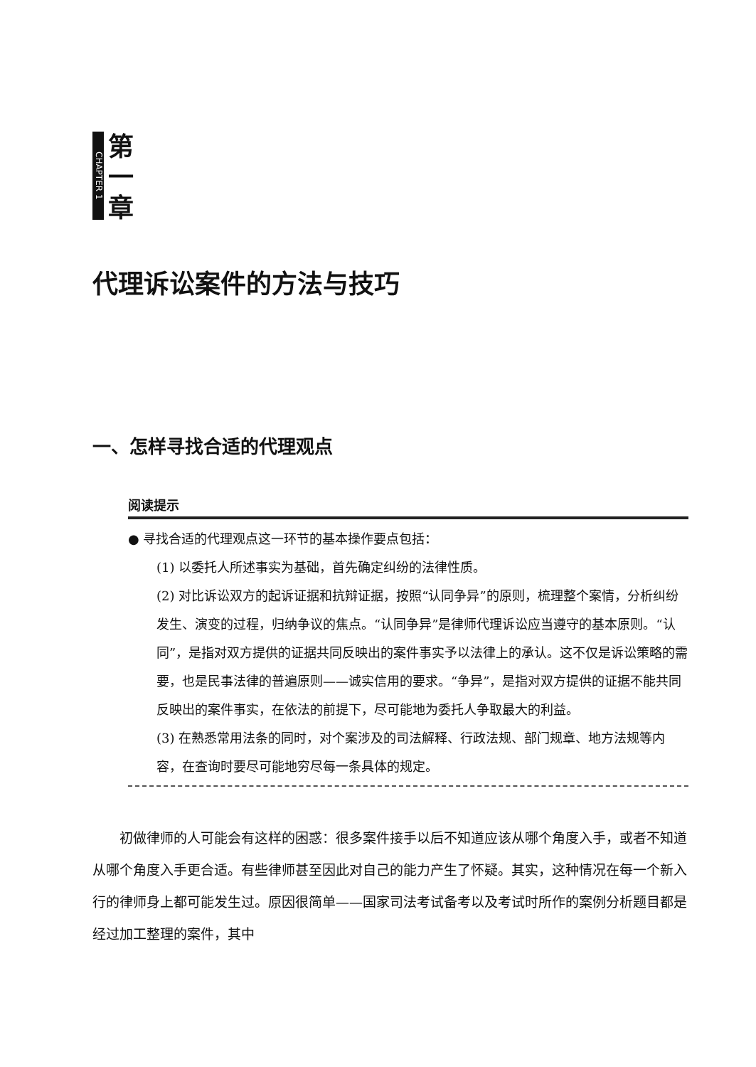CHAPTER 1
第
一
章
代理诉讼案件的方法与技巧
一、怎样寻找合适的代理观点
阅读提示
● 寻找合适的代理观点这一环节的基本操作要点包括：
(1) 以委托人所述事实为基础，首先确定纠纷的法律性质。
(2) 对比诉讼双方的起诉证据和抗辩证据，按照“认同争异”的原则，梳理整个案情，分析纠纷发生、演变的过程，归纳争议的焦点。“认同争异”是律师代理诉讼应当遵守的基本原则。“认同”，是指对双方提供的证据共同反映出的案件事实予以法律上的承认。这不仅是诉讼策略的需要，也是民事法律的普遍原则——诚实信用的要求。“争异”，是指对双方提供的证据不能共同反映出的案件事实，在依法的前提下，尽可能地为委托人争取最大的利益。
(3) 在熟悉常用法条的同时，对个案涉及的司法解释、行政法规、部门规章、地方法规等内容，在查询时要尽可能地穷尽每一条具体的规定。
初做律师的人可能会有这样的困惑：很多案件接手以后不知道应该从哪个角度入手，或者不知道从哪个角度入手更合适。有些律师甚至因此对自己的能力产生了怀疑。其实，这种情况在每一个新入行的律师身上都可能发生过。原因很简单——国家司法考试备考以及考试时所作的案例分析题目都是经过加工整理的案件，其中